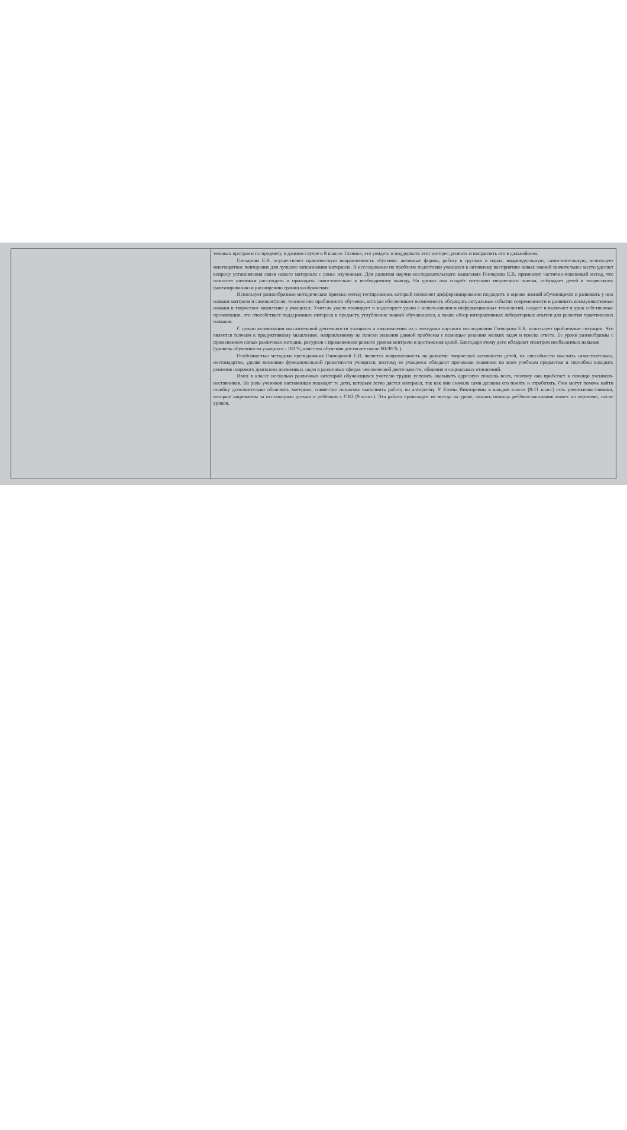| | тельных программ по предмету, в данном случае в 8 классе. Главное, это увидеть и поддержать этот интерес, развить и направлять его в дальнейшем. Гончарова Е.В. осуществляет практическую направленность обучения: активные формы, работу в группах и парах, индивидуальную, самостоятельную, использует многократное повторение для лучшего запоминания материала. В исследовании по проблеме подготовки учащихся к активному восприятию новых знаний значительное место уделяет вопросу установления связи нового материала с ранее изученным. Для развития научно-исследовательского мышления Гончарова Е.В. применяет частично-поисковый метод, что помогает ученикам рассуждать и приходить самостоятельно к необходимому выводу. На уроках она создаёт ситуацию творческого поиска, побуждает детей к творческому фантазированию и расширению границ воображения. Использует разнообразные методические приемы: метод тестирования, который позволяет дифференцированно подходить к оценке знаний обучающихся и развивать у них навыки контроля и самоконтроля; технологию проблемного обучения, которая обеспечивает возможность обсуждать актуальные события современности и развивать коммуникативные навыки и творческое мышление у учащихся. Учитель умело планирует и моделирует уроки с использованием информационных технологий, создает и включает в урок собственные презентации, что способствует поддержанию интереса к предмету, углублению знаний обучающихся, а также обзор интерактивных лабораторных опытов для развития практических навыков. С целью активизации мыслительной деятельности учащихся и ознакомления их с методами научного исследования Гончарова Е.В. использует проблемные ситуации. Что является толчком к продуктивному мышлению, направленному на поиски решения данной проблемы с помощью решения мелких задач и поиска ответа. Ее уроки разнообразны с применением самых различных методик, ресурсов с применением разного уровня контроля и достижения целей. Благодаря этому дети обладают спектром необходимых навыков (уровень обученности учащихся - 100 %, качество обучения достигает около 80-90 %.). Особенностью методики преподавания Гончаровой Е.В. является направленность на развитие творческой активности детей, их способности мыслить самостоятельно, нестандартно, уделяя внимание функциональной грамотности учащихся, поэтому ее учащиеся обладают прочными знаниями по всем учебным предметам и способны находить решения широкого диапазона жизненных задач в различных сферах человеческой деятельности, общения и социальных отношений. Имея в классе несколько различных категорий обучающихся учителю трудно успевать оказывать адресную помощь всем, поэтому она прибегает к помощи учеников-наставников. На роль учеников наставников подходят те дети, которым легко даётся материал, так как они сначала сами должны его понять и отработать. Они могут помочь найти ошибку дополнительно объяснить материал, совместно пошагово выполнить работу по алгоритму. У Елены Викторовны в каждом классе (8-11 класс) есть ученики-наставники, которые закреплены за отстающими детьми и ребёнком с ОВЗ (9 класс). Эта работа происходит не всегда на уроке, оказать помощь ребёнок-наставник может на перемене, после уроков, |